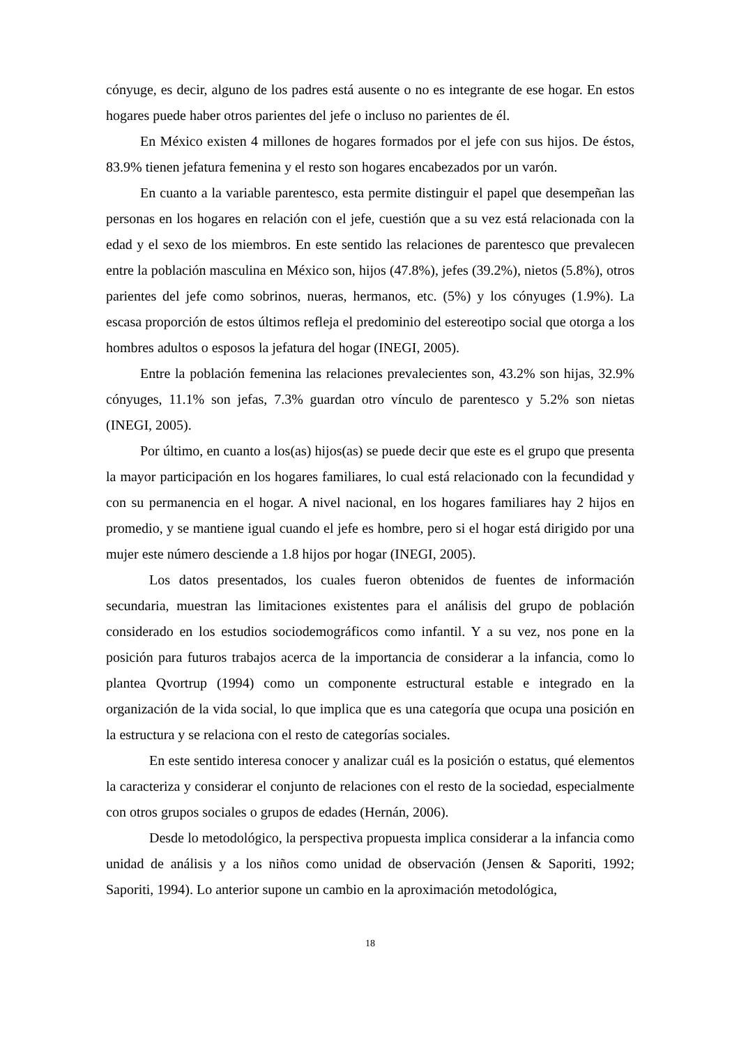cónyuge, es decir, alguno de los padres está ausente o no es integrante de ese hogar. En estos hogares puede haber otros parientes del jefe o incluso no parientes de él.
En México existen 4 millones de hogares formados por el jefe con sus hijos. De éstos, 83.9% tienen jefatura femenina y el resto son hogares encabezados por un varón.
En cuanto a la variable parentesco, esta permite distinguir el papel que desempeñan las personas en los hogares en relación con el jefe, cuestión que a su vez está relacionada con la edad y el sexo de los miembros. En este sentido las relaciones de parentesco que prevalecen entre la población masculina en México son, hijos (47.8%), jefes (39.2%), nietos (5.8%), otros parientes del jefe como sobrinos, nueras, hermanos, etc. (5%) y los cónyuges (1.9%). La escasa proporción de estos últimos refleja el predominio del estereotipo social que otorga a los hombres adultos o esposos la jefatura del hogar (INEGI, 2005).
Entre la población femenina las relaciones prevalecientes son, 43.2% son hijas, 32.9% cónyuges, 11.1% son jefas, 7.3% guardan otro vínculo de parentesco y 5.2% son nietas (INEGI, 2005).
Por último, en cuanto a los(as) hijos(as) se puede decir que este es el grupo que presenta la mayor participación en los hogares familiares, lo cual está relacionado con la fecundidad y con su permanencia en el hogar. A nivel nacional, en los hogares familiares hay 2 hijos en promedio, y se mantiene igual cuando el jefe es hombre, pero si el hogar está dirigido por una mujer este número desciende a 1.8 hijos por hogar (INEGI, 2005).
Los datos presentados, los cuales fueron obtenidos de fuentes de información secundaria, muestran las limitaciones existentes para el análisis del grupo de población considerado en los estudios sociodemográficos como infantil. Y a su vez, nos pone en la posición para futuros trabajos acerca de la importancia de considerar a la infancia, como lo plantea Qvortrup (1994) como un componente estructural estable e integrado en la organización de la vida social, lo que implica que es una categoría que ocupa una posición en la estructura y se relaciona con el resto de categorías sociales.
En este sentido interesa conocer y analizar cuál es la posición o estatus, qué elementos la caracteriza y considerar el conjunto de relaciones con el resto de la sociedad, especialmente con otros grupos sociales o grupos de edades (Hernán, 2006).
Desde lo metodológico, la perspectiva propuesta implica considerar a la infancia como unidad de análisis y a los niños como unidad de observación (Jensen & Saporiti, 1992; Saporiti, 1994). Lo anterior supone un cambio en la aproximación metodológica,
18